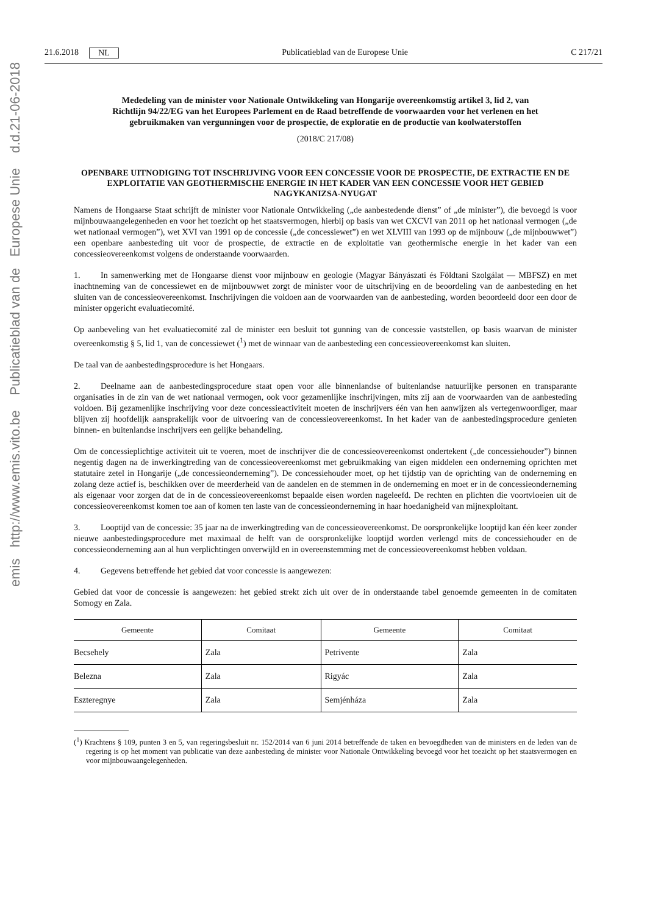21.6.2018 NL Publicatieblad van de Europese Unie C 217/21
Mededeling van de minister voor Nationale Ontwikkeling van Hongarije overeenkomstig artikel 3, lid 2, van Richtlijn 94/22/EG van het Europees Parlement en de Raad betreffende de voorwaarden voor het verlenen en het gebruikmaken van vergunningen voor de prospectie, de exploratie en de productie van koolwaterstoffen
(2018/C 217/08)
OPENBARE UITNODIGING TOT INSCHRIJVING VOOR EEN CONCESSIE VOOR DE PROSPECTIE, DE EXTRACTIE EN DE EXPLOITATIE VAN GEOTHERMISCHE ENERGIE IN HET KADER VAN EEN CONCESSIE VOOR HET GEBIED NAGYKANIZSA-NYUGAT
Namens de Hongaarse Staat schrijft de minister voor Nationale Ontwikkeling („de aanbestedende dienst” of „de minister”), die bevoegd is voor mijnbouwaangelegenheden en voor het toezicht op het staatsvermogen, hierbij op basis van wet CXCVI van 2011 op het nationaal vermogen („de wet nationaal vermogen”), wet XVI van 1991 op de concessie („de concessiewet”) en wet XLVIII van 1993 op de mijnbouw („de mijnbouwwet”) een openbare aanbesteding uit voor de prospectie, de extractie en de exploitatie van geothermische energie in het kader van een concessieovereenkomst volgens de onderstaande voorwaarden.
1. In samenwerking met de Hongaarse dienst voor mijnbouw en geologie (Magyar Bányászati és Földtani Szolgálat — MBFSZ) en met inachtneming van de concessiewet en de mijnbouwwet zorgt de minister voor de uitschrijving en de beoordeling van de aanbesteding en het sluiten van de concessieovereenkomst. Inschrijvingen die voldoen aan de voorwaarden van de aanbesteding, worden beoordeeld door een door de minister opgericht evaluatiecomité.
Op aanbeveling van het evaluatiecomité zal de minister een besluit tot gunning van de concessie vaststellen, op basis waarvan de minister overeenkomstig § 5, lid 1, van de concessiewet (<sup>1</sup>) met de winnaar van de aanbesteding een concessieovereenkomst kan sluiten.
De taal van de aanbestedingsprocedure is het Hongaars.
2. Deelname aan de aanbestedingsprocedure staat open voor alle binnenlandse of buitenlandse natuurlijke personen en transparante organisaties in de zin van de wet nationaal vermogen, ook voor gezamenlijke inschrijvingen, mits zij aan de voorwaarden van de aanbesteding voldoen. Bij gezamenlijke inschrijving voor deze concessieactiviteit moeten de inschrijvers één van hen aanwijzen als vertegenwoordiger, maar blijven zij hoofdelijk aansprakelijk voor de uitvoering van de concessieovereenkomst. In het kader van de aanbestedingsprocedure genieten binnen- en buitenlandse inschrijvers een gelijke behandeling.
Om de concessieplichtige activiteit uit te voeren, moet de inschrijver die de concessieovereenkomst ondertekent („de concessiehouder”) binnen negentig dagen na de inwerkingtreding van de concessieovereenkomst met gebruikmaking van eigen middelen een onderneming oprichten met statutaire zetel in Hongarije („de concessieonderneming”). De concessiehouder moet, op het tijdstip van de oprichting van de onderneming en zolang deze actief is, beschikken over de meerderheid van de aandelen en de stemmen in de onderneming en moet er in de concessieonderneming als eigenaar voor zorgen dat de in de concessieovereenkomst bepaalde eisen worden nageleefd. De rechten en plichten die voortvloeien uit de concessieovereenkomst komen toe aan of komen ten laste van de concessieonderneming in haar hoedanigheid van mijnexploitant.
3. Looptijd van de concessie: 35 jaar na de inwerkingtreding van de concessieovereenkomst. De oorspronkelijke looptijd kan één keer zonder nieuwe aanbestedingsprocedure met maximaal de helft van de oorspronkelijke looptijd worden verlengd mits de concessiehouder en de concessieonderneming aan al hun verplichtingen onverwijld en in overeenstemming met de concessieovereenkomst hebben voldaan.
4. Gegevens betreffende het gebied dat voor concessie is aangewezen:
Gebied dat voor de concessie is aangewezen: het gebied strekt zich uit over de in onderstaande tabel genoemde gemeenten in de comitaten Somogy en Zala.
| Gemeente | Comitaat | Gemeente | Comitaat |
| --- | --- | --- | --- |
| Becsehely | Zala | Petrivente | Zala |
| Belezna | Zala | Rigyác | Zala |
| Eszteregnye | Zala | Semjénháza | Zala |
(<sup>1</sup>) Krachtens § 109, punten 3 en 5, van regeringsbesluit nr. 152/2014 van 6 juni 2014 betreffende de taken en bevoegdheden van de ministers en de leden van de regering is op het moment van publicatie van deze aanbesteding de minister voor Nationale Ontwikkeling bevoegd voor het toezicht op het staatsvermogen en voor mijnbouwaangelegenheden.
emis http://www.emis.vito.be Publicatieblad van de Europese Unie d.d.21-06-2018